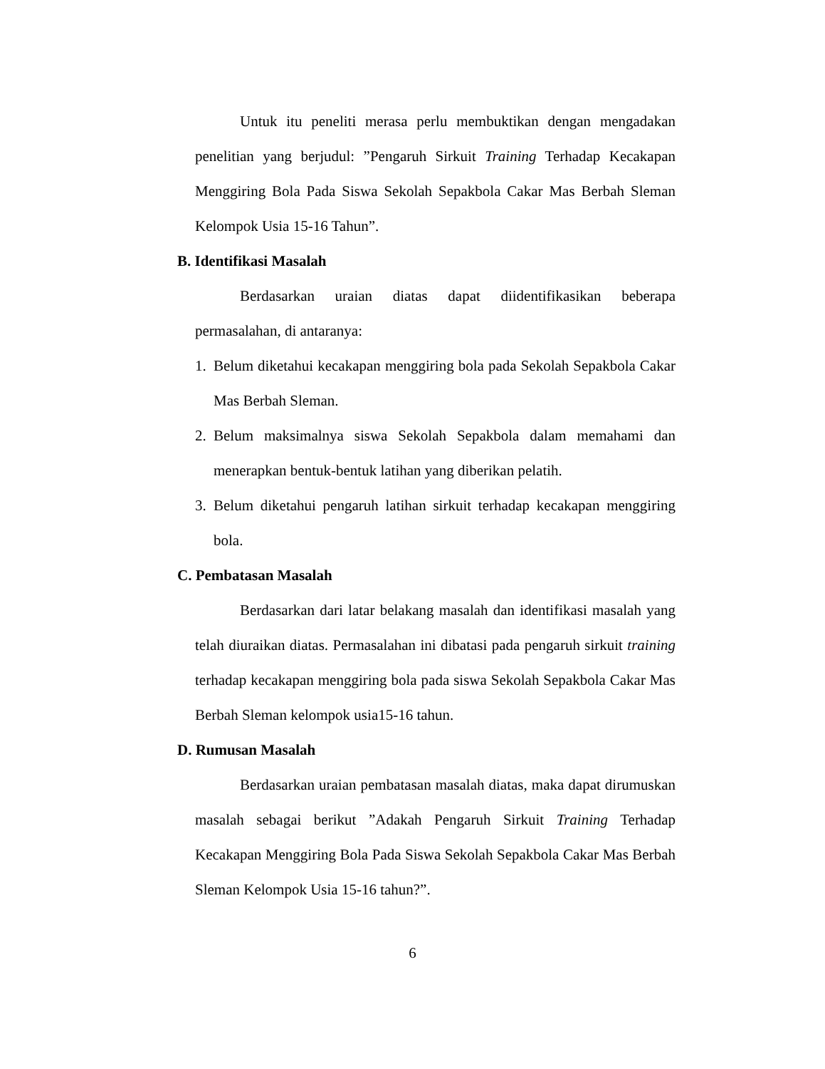Untuk itu peneliti merasa perlu membuktikan dengan mengadakan penelitian yang berjudul: ”Pengaruh Sirkuit Training Terhadap Kecakapan Menggiring Bola Pada Siswa Sekolah Sepakbola Cakar Mas Berbah Sleman Kelompok Usia 15-16 Tahun”.
B. Identifikasi Masalah
Berdasarkan uraian diatas dapat diidentifikasikan beberapa permasalahan, di antaranya:
1. Belum diketahui kecakapan menggiring bola pada Sekolah Sepakbola Cakar Mas Berbah Sleman.
2. Belum maksimalnya siswa Sekolah Sepakbola dalam memahami dan menerapkan bentuk-bentuk latihan yang diberikan pelatih.
3. Belum diketahui pengaruh latihan sirkuit terhadap kecakapan menggiring bola.
C. Pembatasan Masalah
Berdasarkan dari latar belakang masalah dan identifikasi masalah yang telah diuraikan diatas. Permasalahan ini dibatasi pada pengaruh sirkuit training terhadap kecakapan menggiring bola pada siswa Sekolah Sepakbola Cakar Mas Berbah Sleman kelompok usia15-16 tahun.
D. Rumusan Masalah
Berdasarkan uraian pembatasan masalah diatas, maka dapat dirumuskan masalah sebagai berikut ”Adakah Pengaruh Sirkuit Training Terhadap Kecakapan Menggiring Bola Pada Siswa Sekolah Sepakbola Cakar Mas Berbah Sleman Kelompok Usia 15-16 tahun?”.
6